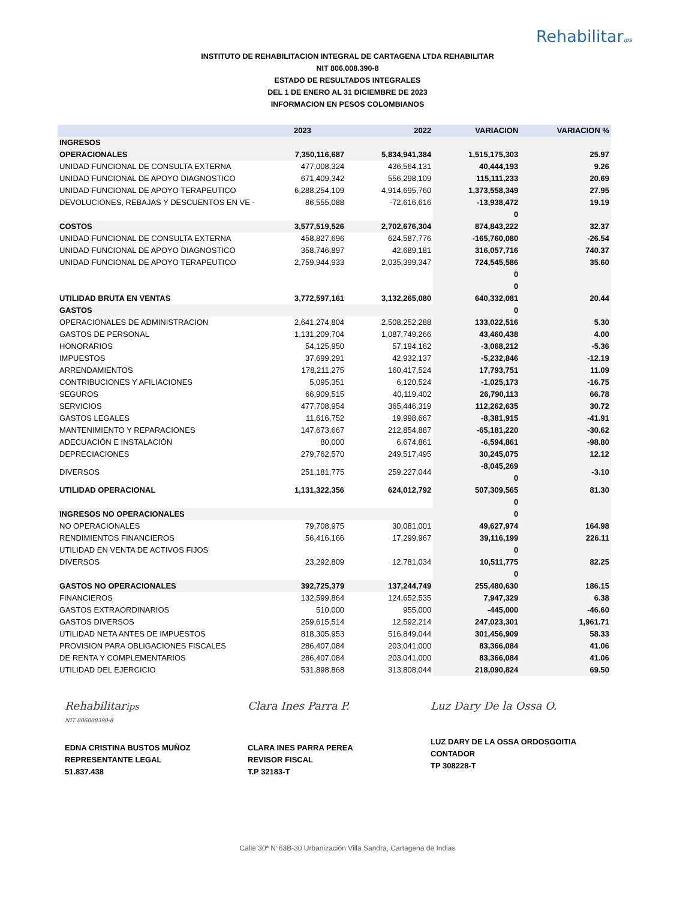Rehabilitarips
INSTITUTO DE REHABILITACION INTEGRAL DE CARTAGENA LTDA REHABILITAR
NIT 806.008.390-8
ESTADO DE RESULTADOS INTEGRALES
DEL 1 DE ENERO AL 31 DICIEMBRE DE 2023
INFORMACION EN PESOS COLOMBIANOS
| | 2023 | 2022 | VARIACION | VARIACION % |
| --- | --- | --- | --- | --- |
| INGRESOS | | | | |
| OPERACIONALES | 7,350,116,687 | 5,834,941,384 | 1,515,175,303 | 25.97 |
| UNIDAD FUNCIONAL DE CONSULTA EXTERNA | 477,008,324 | 436,564,131 | 40,444,193 | 9.26 |
| UNIDAD FUNCIONAL DE APOYO DIAGNOSTICO | 671,409,342 | 556,298,109 | 115,111,233 | 20.69 |
| UNIDAD FUNCIONAL DE APOYO TERAPEUTICO | 6,288,254,109 | 4,914,695,760 | 1,373,558,349 | 27.95 |
| DEVOLUCIONES, REBAJAS Y DESCUENTOS EN VE - | 86,555,088 | -72,616,616 | -13,938,472 | 19.19 |
| | | | 0 | |
| COSTOS | 3,577,519,526 | 2,702,676,304 | 874,843,222 | 32.37 |
| UNIDAD FUNCIONAL DE CONSULTA EXTERNA | 458,827,696 | 624,587,776 | -165,760,080 | -26.54 |
| UNIDAD FUNCIONAL DE APOYO DIAGNOSTICO | 358,746,897 | 42,689,181 | 316,057,716 | 740.37 |
| UNIDAD FUNCIONAL DE APOYO TERAPEUTICO | 2,759,944,933 | 2,035,399,347 | 724,545,586 | 35.60 |
| | | | 0 0 | |
| UTILIDAD BRUTA EN VENTAS | 3,772,597,161 | 3,132,265,080 | 640,332,081 | 20.44 |
| GASTOS | | | 0 | |
| OPERACIONALES DE ADMINISTRACION | 2,641,274,804 | 2,508,252,288 | 133,022,516 | 5.30 |
| GASTOS DE PERSONAL | 1,131,209,704 | 1,087,749,266 | 43,460,438 | 4.00 |
| HONORARIOS | 54,125,950 | 57,194,162 | -3,068,212 | -5.36 |
| IMPUESTOS | 37,699,291 | 42,932,137 | -5,232,846 | -12.19 |
| ARRENDAMIENTOS | 178,211,275 | 160,417,524 | 17,793,751 | 11.09 |
| CONTRIBUCIONES Y AFILIACIONES | 5,095,351 | 6,120,524 | -1,025,173 | -16.75 |
| SEGUROS | 66,909,515 | 40,119,402 | 26,790,113 | 66.78 |
| SERVICIOS | 477,708,954 | 365,446,319 | 112,262,635 | 30.72 |
| GASTOS LEGALES | 11,616,752 | 19,998,667 | -8,381,915 | -41.91 |
| MANTENIMIENTO Y REPARACIONES | 147,673,667 | 212,854,887 | -65,181,220 | -30.62 |
| ADECUACIÓN E INSTALACIÓN | 80,000 | 6,674,861 | -6,594,861 | -98.80 |
| DEPRECIACIONES | 279,762,570 | 249,517,495 | 30,245,075 | 12.12 |
| DIVERSOS | 251,181,775 | 259,227,044 | -8,045,269 0 | -3.10 |
| UTILIDAD OPERACIONAL | 1,131,322,356 | 624,012,792 | 507,309,565 | 81.30 |
| | | | 0 | |
| INGRESOS NO OPERACIONALES | | | 0 | |
| NO OPERACIONALES | 79,708,975 | 30,081,001 | 49,627,974 | 164.98 |
| RENDIMIENTOS FINANCIEROS | 56,416,166 | 17,299,967 | 39,116,199 | 226.11 |
| UTILIDAD EN VENTA DE ACTIVOS FIJOS | | | 0 | |
| DIVERSOS | 23,292,809 | 12,781,034 | 10,511,775 | 82.25 |
| | | | 0 | |
| GASTOS NO OPERACIONALES | 392,725,379 | 137,244,749 | 255,480,630 | 186.15 |
| FINANCIEROS | 132,599,864 | 124,652,535 | 7,947,329 | 6.38 |
| GASTOS EXTRAORDINARIOS | 510,000 | 955,000 | -445,000 | -46.60 |
| GASTOS DIVERSOS | 259,615,514 | 12,592,214 | 247,023,301 | 1,961.71 |
| UTILIDAD NETA ANTES DE IMPUESTOS | 818,305,953 | 516,849,044 | 301,456,909 | 58.33 |
| PROVISION PARA OBLIGACIONES FISCALES | 286,407,084 | 203,041,000 | 83,366,084 | 41.06 |
| DE RENTA Y COMPLEMENTARIOS | 286,407,084 | 203,041,000 | 83,366,084 | 41.06 |
| UTILIDAD DEL EJERCICIO | 531,898,868 | 313,808,044 | 218,090,824 | 69.50 |
Rehabilitarips
NIT 806008390-8
EDNA CRISTINA BUSTOS MUÑOZ
REPRESENTANTE LEGAL
51.837.438
Clara Ines Parra P.
CLARA INES PARRA PEREA
REVISOR FISCAL
T.P 32183-T
Luz Dary De la Ossa O.
LUZ DARY DE LA OSSA ORDOSGOITIA
CONTADOR
TP 308228-T
Calle 30ª N°63B-30 Urbanización Villa Sandra, Cartagena de Indias